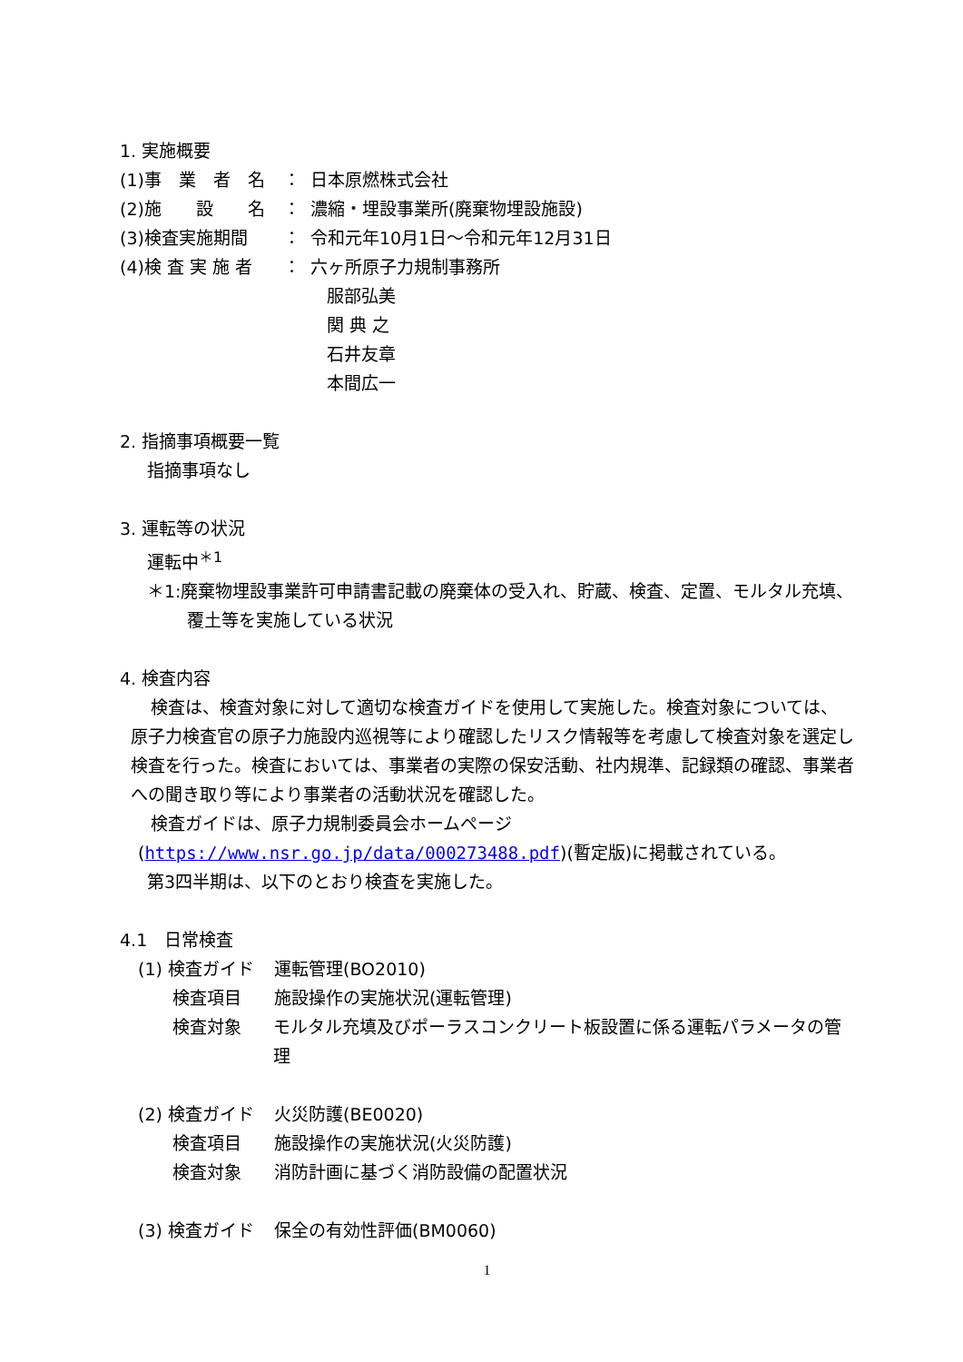1. 実施概要
(1)事　業　者　名 ： 日本原燃株式会社
(2)施　　設　　名 ： 濃縮・埋設事業所(廃棄物埋設施設)
(3)検査実施期間 ： 令和元年10月1日～令和元年12月31日
(4)検 査 実 施 者 ： 六ヶ所原子力規制事務所
服部弘美
関 典 之
石井友章
本間広一
2. 指摘事項概要一覧
指摘事項なし
3. 運転等の状況
運転中<sup>＊1</sup>
＊1:廃棄物埋設事業許可申請書記載の廃棄体の受入れ、貯蔵、検査、定置、モルタル充填、覆土等を実施している状況
4. 検査内容
検査は、検査対象に対して適切な検査ガイドを使用して実施した。検査対象については、原子力検査官の原子力施設内巡視等により確認したリスク情報等を考慮して検査対象を選定し検査を行った。検査においては、事業者の実際の保安活動、社内規準、記録類の確認、事業者への聞き取り等により事業者の活動状況を確認した。
検査ガイドは、原子力規制委員会ホームページ
(https://www.nsr.go.jp/data/000273488.pdf)(暫定版)に掲載されている。
第3四半期は、以下のとおり検査を実施した。
4.1　日常検査
(1) 検査ガイド 運転管理(BO2010)
　　検査項目 施設操作の実施状況(運転管理)
　　検査対象 モルタル充填及びポーラスコンクリート板設置に係る運転パラメータの管理
(2) 検査ガイド 火災防護(BE0020)
　　検査項目 施設操作の実施状況(火災防護)
　　検査対象 消防計画に基づく消防設備の配置状況
(3) 検査ガイド 保全の有効性評価(BM0060)
1